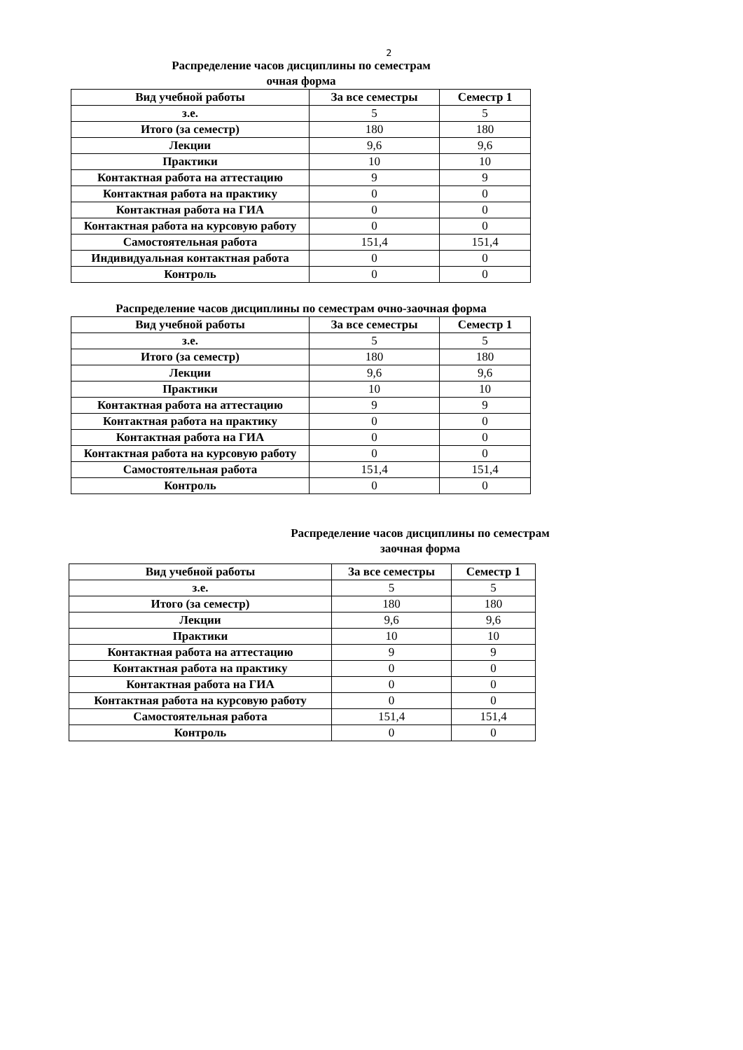2
Распределение часов дисциплины по семестрам
очная форма
| Вид учебной работы | За все семестры | Семестр 1 |
| --- | --- | --- |
| з.е. | 5 | 5 |
| Итого (за семестр) | 180 | 180 |
| Лекции | 9,6 | 9,6 |
| Практики | 10 | 10 |
| Контактная работа на аттестацию | 9 | 9 |
| Контактная работа на практику | 0 | 0 |
| Контактная работа на ГИА | 0 | 0 |
| Контактная работа на курсовую работу | 0 | 0 |
| Самостоятельная работа | 151,4 | 151,4 |
| Индивидуальная контактная работа | 0 | 0 |
| Контроль | 0 | 0 |
Распределение часов дисциплины по семестрам очно-заочная форма
| Вид учебной работы | За все семестры | Семестр 1 |
| --- | --- | --- |
| з.е. | 5 | 5 |
| Итого (за семестр) | 180 | 180 |
| Лекции | 9,6 | 9,6 |
| Практики | 10 | 10 |
| Контактная работа на аттестацию | 9 | 9 |
| Контактная работа на практику | 0 | 0 |
| Контактная работа на ГИА | 0 | 0 |
| Контактная работа на курсовую работу | 0 | 0 |
| Самостоятельная работа | 151,4 | 151,4 |
| Контроль | 0 | 0 |
Распределение часов дисциплины по семестрам
заочная форма
| Вид учебной работы | За все семестры | Семестр 1 |
| --- | --- | --- |
| з.е. | 5 | 5 |
| Итого (за семестр) | 180 | 180 |
| Лекции | 9,6 | 9,6 |
| Практики | 10 | 10 |
| Контактная работа на аттестацию | 9 | 9 |
| Контактная работа на практику | 0 | 0 |
| Контактная работа на ГИА | 0 | 0 |
| Контактная работа на курсовую работу | 0 | 0 |
| Самостоятельная работа | 151,4 | 151,4 |
| Контроль | 0 | 0 |